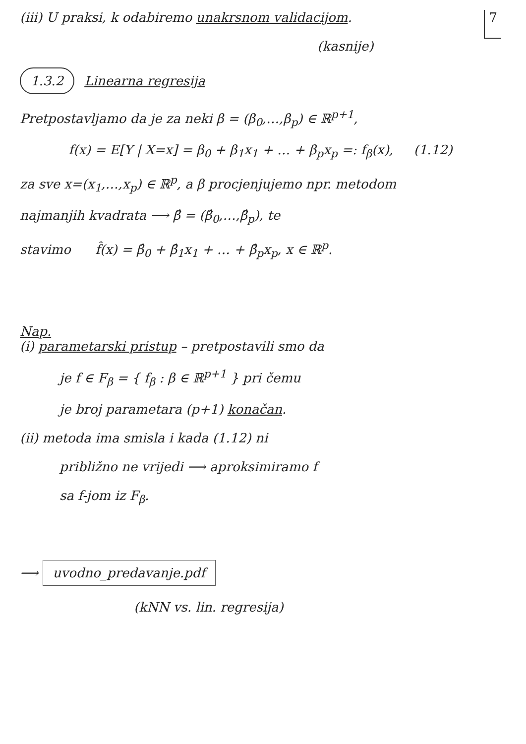(iii) U praksi, k odabiremo unakrsnom validacijom.
7
(kasnije)
1.3.2 Linearna regresija
Pretpostavljamo da je za neki β = (β<sub>0</sub>,…,β<sub>p</sub>) ∈ ℝ<sup>p+1</sup>,
f(x) = E[Y | X=x] = β<sub>0</sub> + β<sub>1</sub>x<sub>1</sub> + … + β<sub>p</sub>x<sub>p</sub> =: f<sub>β</sub>(x), (1.12)
za sve x=(x<sub>1</sub>,…,x<sub>p</sub>) ∈ ℝ<sup>p</sup>, a β procjenjujemo npr. metodom
najmanjih kvadrata ⟶ β̂ = (β̂<sub>0</sub>,…,β̂<sub>p</sub>), te
stavimo f̂(x) = β̂<sub>0</sub> + β̂<sub>1</sub>x<sub>1</sub> + … + β̂<sub>p</sub>x<sub>p</sub>, x ∈ ℝ<sup>p</sup>.
Nap.
(i) parametarski pristup – pretpostavili smo da
je f ∈ F<sub>β</sub> = { f<sub>β</sub> : β ∈ ℝ<sup>p+1</sup> } pri čemu
je broj parametara (p+1) konačan.
(ii) metoda ima smisla i kada (1.12) ni
približno ne vrijedi ⟶ aproksimiramo f
sa f-jom iz F<sub>β</sub>.
⟶ uvodno_predavanje.pdf
(kNN vs. lin. regresija)